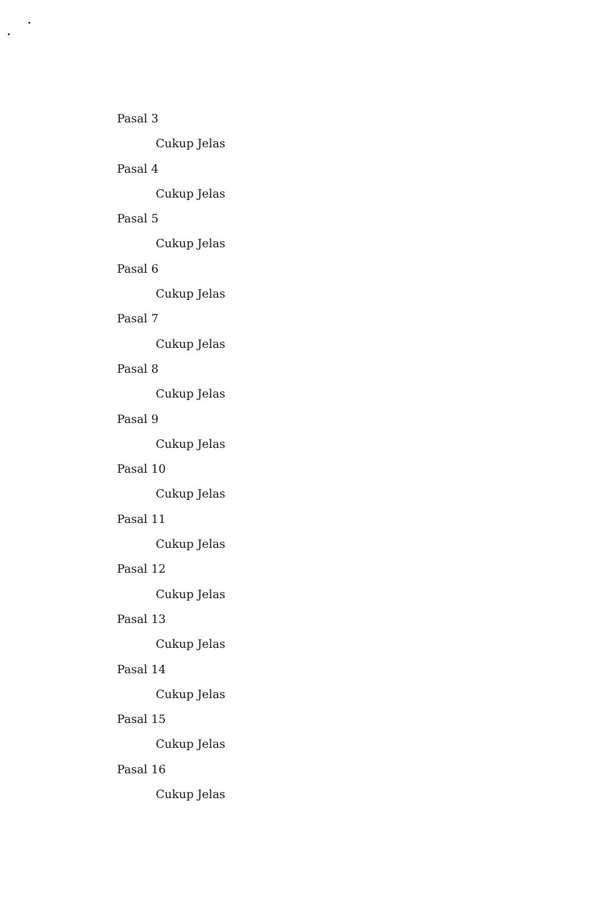Pasal 3
Cukup Jelas
Pasal 4
Cukup Jelas
Pasal 5
Cukup Jelas
Pasal 6
Cukup Jelas
Pasal 7
Cukup Jelas
Pasal 8
Cukup Jelas
Pasal 9
Cukup Jelas
Pasal 10
Cukup Jelas
Pasal 11
Cukup Jelas
Pasal 12
Cukup Jelas
Pasal 13
Cukup Jelas
Pasal 14
Cukup Jelas
Pasal 15
Cukup Jelas
Pasal 16
Cukup Jelas